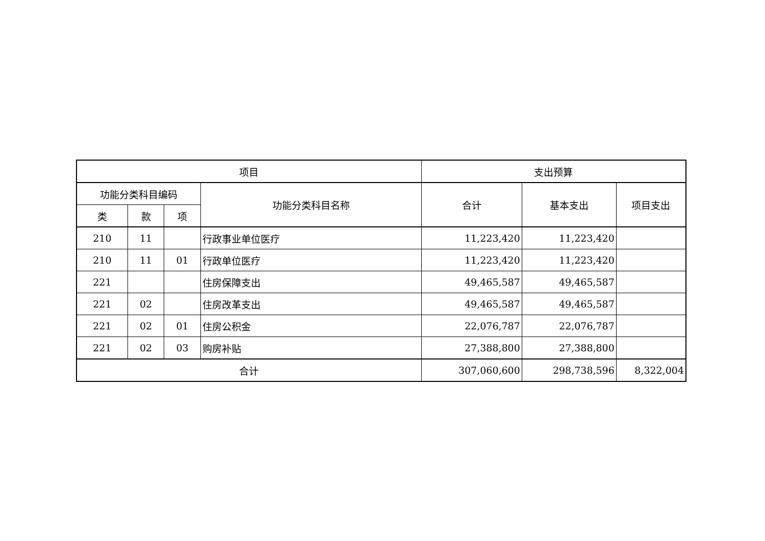| 项目 | | | | 支出预算 | | |
| --- | --- | --- | --- | --- | --- | --- |
| 功能分类科目编码 | | | 功能分类科目名称 | 合计 | 基本支出 | 项目支出 |
| 类 | 款 | 项 | | | | |
| 210 | 11 | | 行政事业单位医疗 | 11,223,420 | 11,223,420 | |
| 210 | 11 | 01 | 行政单位医疗 | 11,223,420 | 11,223,420 | |
| 221 | | | 住房保障支出 | 49,465,587 | 49,465,587 | |
| 221 | 02 | | 住房改革支出 | 49,465,587 | 49,465,587 | |
| 221 | 02 | 01 | 住房公积金 | 22,076,787 | 22,076,787 | |
| 221 | 02 | 03 | 购房补贴 | 27,388,800 | 27,388,800 | |
| 合计 | | | | 307,060,600 | 298,738,596 | 8,322,004 |